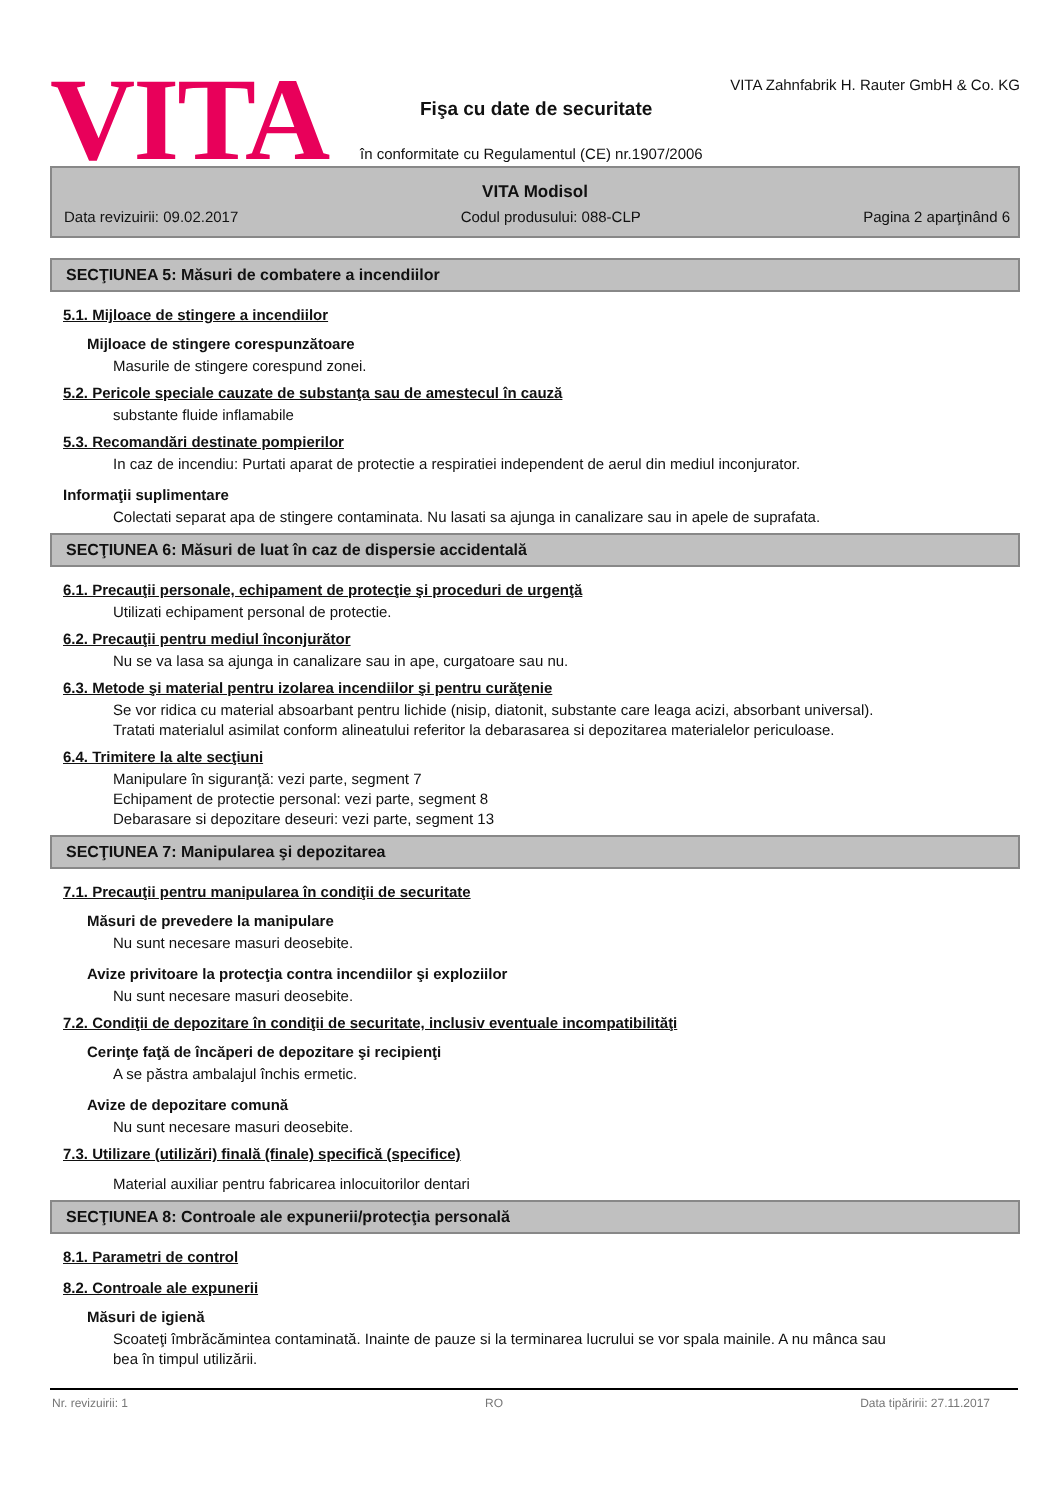VITA
VITA Zahnfabrik H. Rauter GmbH & Co. KG
Fişa cu date de securitate
în conformitate cu Regulamentul (CE) nr.1907/2006
VITA Modisol
Data revizuirii: 09.02.2017 Codul produsului: 088-CLP Pagina 2 aparţinând 6
SECŢIUNEA 5: Măsuri de combatere a incendiilor
5.1. Mijloace de stingere a incendiilor
Mijloace de stingere corespunzătoare
Masurile de stingere corespund zonei.
5.2. Pericole speciale cauzate de substanţa sau de amestecul în cauză
substante fluide inflamabile
5.3. Recomandări destinate pompierilor
In caz de incendiu: Purtati aparat de protectie a respiratiei independent de aerul din mediul inconjurator.
Informaţii suplimentare
Colectati separat apa de stingere contaminata. Nu lasati sa ajunga in canalizare sau in apele de suprafata.
SECŢIUNEA 6: Măsuri de luat în caz de dispersie accidentală
6.1. Precauţii personale, echipament de protecţie şi proceduri de urgenţă
Utilizati echipament personal de protectie.
6.2. Precauţii pentru mediul înconjurător
Nu se va lasa sa ajunga in canalizare sau in ape, curgatoare sau nu.
6.3. Metode şi material pentru izolarea incendiilor şi pentru curăţenie
Se vor ridica cu material absoarbant pentru lichide (nisip, diatonit, substante care leaga acizi, absorbant universal). Tratati materialul asimilat conform alineatului referitor la debarasarea si depozitarea materialelor periculoase.
6.4. Trimitere la alte secţiuni
Manipulare în siguranţă: vezi parte, segment 7
Echipament de protectie personal: vezi parte, segment 8
Debarasare si depozitare deseuri: vezi parte, segment 13
SECŢIUNEA 7: Manipularea şi depozitarea
7.1. Precauţii pentru manipularea în condiţii de securitate
Măsuri de prevedere la manipulare
Nu sunt necesare masuri deosebite.
Avize privitoare la protecţia contra incendiilor şi exploziilor
Nu sunt necesare masuri deosebite.
7.2. Condiţii de depozitare în condiţii de securitate, inclusiv eventuale incompatibilităţi
Cerinţe faţă de încăperi de depozitare şi recipienţi
A se păstra ambalajul închis ermetic.
Avize de depozitare comună
Nu sunt necesare masuri deosebite.
7.3. Utilizare (utilizări) finală (finale) specifică (specifice)
Material auxiliar pentru fabricarea inlocuitorilor dentari
SECŢIUNEA 8: Controale ale expunerii/protecţia personală
8.1. Parametri de control
8.2. Controale ale expunerii
Măsuri de igienă
Scoateţi îmbrăcămintea contaminată. Inainte de pauze si la terminarea lucrului se vor spala mainile. A nu mânca sau bea în timpul utilizării.
Nr. revizuirii: 1 RO Data tipăririi: 27.11.2017